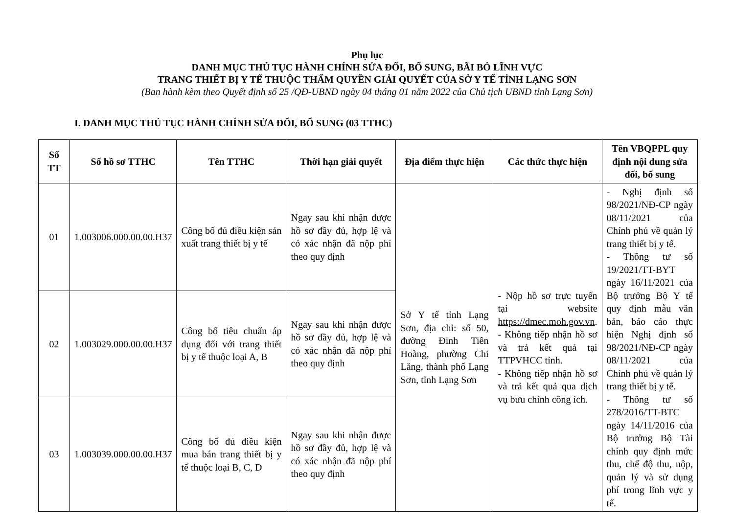Phụ lục
DANH MỤC THỦ TỤC HÀNH CHÍNH SỬA ĐỔI, BỔ SUNG, BÃI BỎ LĨNH VỰC
TRANG THIẾT BỊ Y TẾ THUỘC THẨM QUYỀN GIẢI QUYẾT CỦA SỞ Y TẾ TỈNH LẠNG SƠN
(Ban hành kèm theo Quyết định số 25 /QĐ-UBND ngày 04 tháng 01 năm 2022 của Chủ tịch UBND tỉnh Lạng Sơn)
I. DANH MỤC THỦ TỤC HÀNH CHÍNH SỬA ĐỔI, BỔ SUNG (03 TTHC)
| Số TT | Số hồ sơ TTHC | Tên TTHC | Thời hạn giải quyết | Địa điểm thực hiện | Các thức thực hiện | Tên VBQPPL quy định nội dung sửa đổi, bổ sung |
| --- | --- | --- | --- | --- | --- | --- |
| 01 | 1.003006.000.00.00.H37 | Công bố đủ điều kiện sản xuất trang thiết bị y tế | Ngay sau khi nhận được hồ sơ đầy đủ, hợp lệ và có xác nhận đã nộp phí theo quy định | Sở Y tế tỉnh Lạng Sơn, địa chỉ: số 50, đường Đinh Tiên Hoàng, phường Chi Lăng, thành phố Lạng Sơn, tỉnh Lạng Sơn | - Nộp hồ sơ trực tuyến tại website https://dmec.moh.gov.vn . - Không tiếp nhận hồ sơ và trả kết quả tại TTPVHCC tỉnh. - Không tiếp nhận hồ sơ và trả kết quả qua dịch vụ bưu chính công ích. | - Nghị định số 98/2021/NĐ-CP ngày 08/11/2021 của Chính phủ về quản lý trang thiết bị y tế. - Thông tư số 19/2021/TT-BYT ngày 16/11/2021 của Bộ trưởng Bộ Y tế quy định mẫu văn bản, báo cáo thực hiện Nghị định số 98/2021/NĐ-CP ngày 08/11/2021 của Chính phủ về quản lý trang thiết bị y tế. - Thông tư số 278/2016/TT-BTC ngày 14/11/2016 của Bộ trưởng Bộ Tài chính quy định mức thu, chế độ thu, nộp, quản lý và sử dụng phí trong lĩnh vực y tế. |
| 02 | 1.003029.000.00.00.H37 | Công bố tiêu chuẩn áp dụng đối với trang thiết bị y tế thuộc loại A, B | Ngay sau khi nhận được hồ sơ đầy đủ, hợp lệ và có xác nhận đã nộp phí theo quy định | | | |
| 03 | 1.003039.000.00.00.H37 | Công bố đủ điều kiện mua bán trang thiết bị y tế thuộc loại B, C, D | Ngay sau khi nhận được hồ sơ đầy đủ, hợp lệ và có xác nhận đã nộp phí theo quy định | | | |